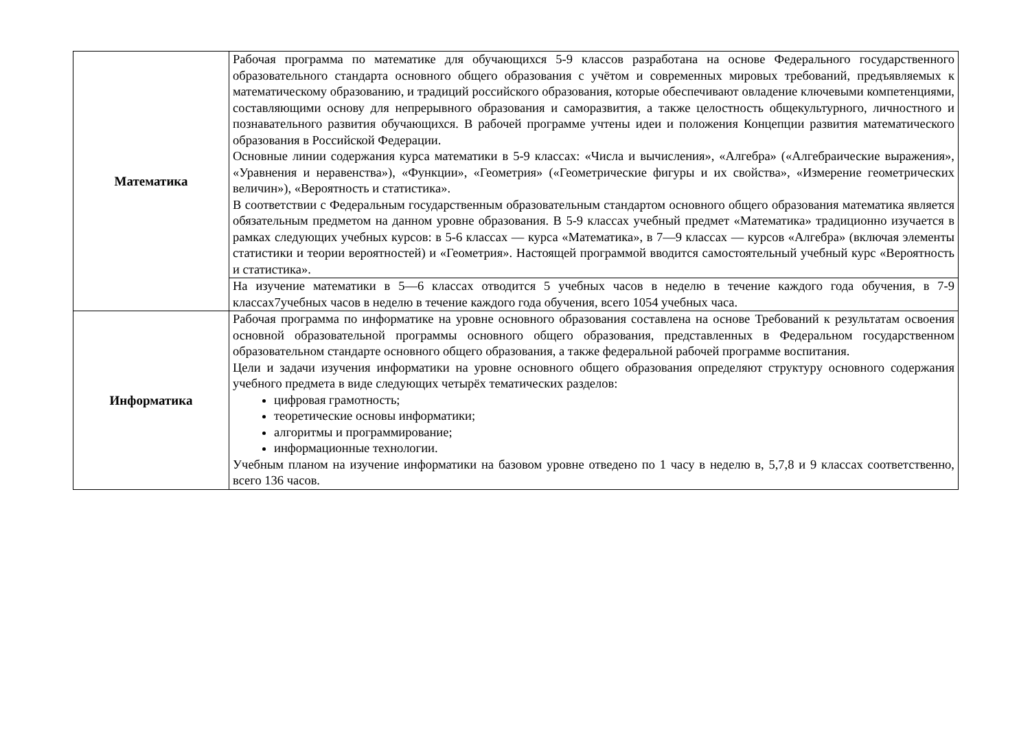| Математика | Рабочая программа по математике для обучающихся 5-9 классов разработана на основе Федерального государственного образовательного стандарта основного общего образования с учётом и современных мировых требований, предъявляемых к математическому образованию, и традиций российского образования, которые обеспечивают овладение ключевыми компетенциями, составляющими основу для непрерывного образования и саморазвития, а также целостность общекультурного, личностного и познавательного развития обучающихся. В рабочей программе учтены идеи и положения Концепции развития математического образования в Российской Федерации. Основные линии содержания курса математики в 5-9 классах: «Числа и вычисления», «Алгебра» («Алгебраические выражения», «Уравнения и неравенства»), «Функции», «Геометрия» («Геометрические фигуры и их свойства», «Измерение геометрических величин»), «Вероятность и статистика». В соответствии с Федеральным государственным образовательным стандартом основного общего образования математика является обязательным предметом на данном уровне образования. В 5-9 классах учебный предмет «Математика» традиционно изучается в рамках следующих учебных курсов: в 5-6 классах — курса «Математика», в 7—9 классах — курсов «Алгебра» (включая элементы статистики и теории вероятностей) и «Геометрия». Настоящей программой вводится самостоятельный учебный курс «Вероятность и статистика». |
| | На изучение математики в 5—6 классах отводится 5 учебных часов в неделю в течение каждого года обучения, в 7-9 классах7учебных часов в неделю в течение каждого года обучения, всего 1054 учебных часа. |
| Информатика | Рабочая программа по информатике на уровне основного образования составлена на основе Требований к результатам освоения основной образовательной программы основного общего образования, представленных в Федеральном государственном образовательном стандарте основного общего образования, а также федеральной рабочей программе воспитания. Цели и задачи изучения информатики на уровне основного общего образования определяют структуру основного содержания учебного предмета в виде следующих четырёх тематических разделов: цифровая грамотность; теоретические основы информатики; алгоритмы и программирование; информационные технологии. Учебным планом на изучение информатики на базовом уровне отведено по 1 часу в неделю в, 5,7,8 и 9 классах соответственно, всего 136 часов. |